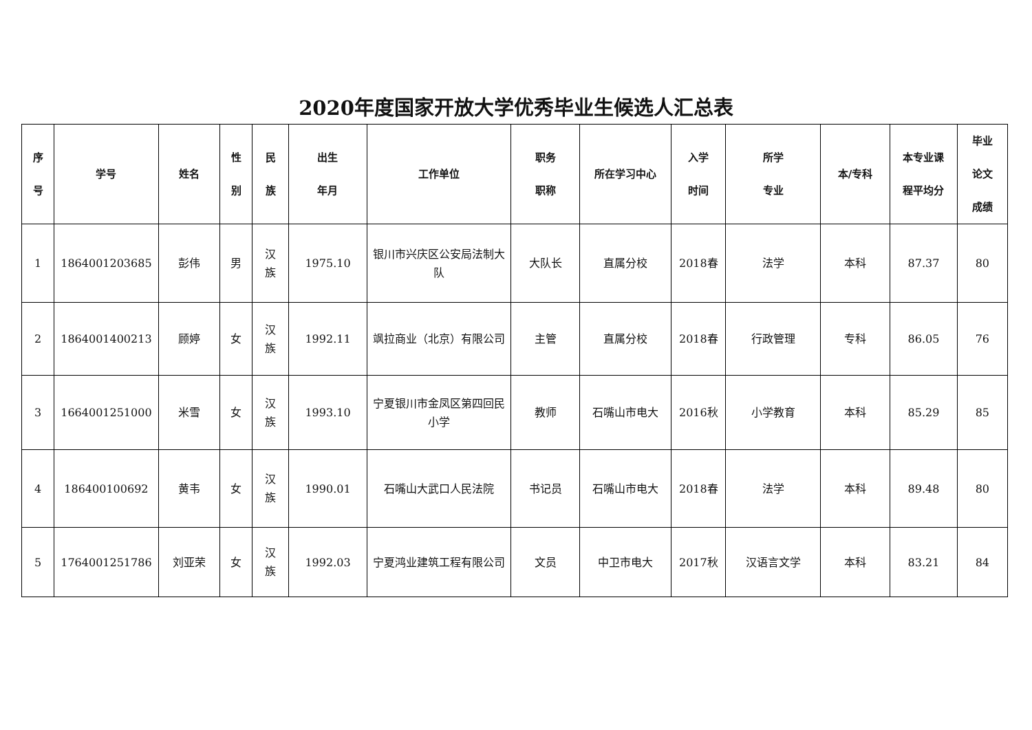2020年度国家开放大学优秀毕业生候选人汇总表
| 序 号 | 学号 | 姓名 | 性 别 | 民 族 | 出生 年月 | 工作单位 | 职务 职称 | 所在学习中心 | 入学 时间 | 所学 专业 | 本/专科 | 本专业课 程平均分 | 毕业 论文 成绩 |
| --- | --- | --- | --- | --- | --- | --- | --- | --- | --- | --- | --- | --- | --- |
| 1 | 1864001203685 | 彭伟 | 男 | 汉 族 | 1975.10 | 银川市兴庆区公安局法制大队 | 大队长 | 直属分校 | 2018春 | 法学 | 本科 | 87.37 | 80 |
| 2 | 1864001400213 | 顾婷 | 女 | 汉 族 | 1992.11 | 飒拉商业（北京）有限公司 | 主管 | 直属分校 | 2018春 | 行政管理 | 专科 | 86.05 | 76 |
| 3 | 1664001251000 | 米雪 | 女 | 汉 族 | 1993.10 | 宁夏银川市金凤区第四回民小学 | 教师 | 石嘴山市电大 | 2016秋 | 小学教育 | 本科 | 85.29 | 85 |
| 4 | 186400100692 | 黄韦 | 女 | 汉 族 | 1990.01 | 石嘴山大武口人民法院 | 书记员 | 石嘴山市电大 | 2018春 | 法学 | 本科 | 89.48 | 80 |
| 5 | 1764001251786 | 刘亚荣 | 女 | 汉 族 | 1992.03 | 宁夏鸿业建筑工程有限公司 | 文员 | 中卫市电大 | 2017秋 | 汉语言文学 | 本科 | 83.21 | 84 |